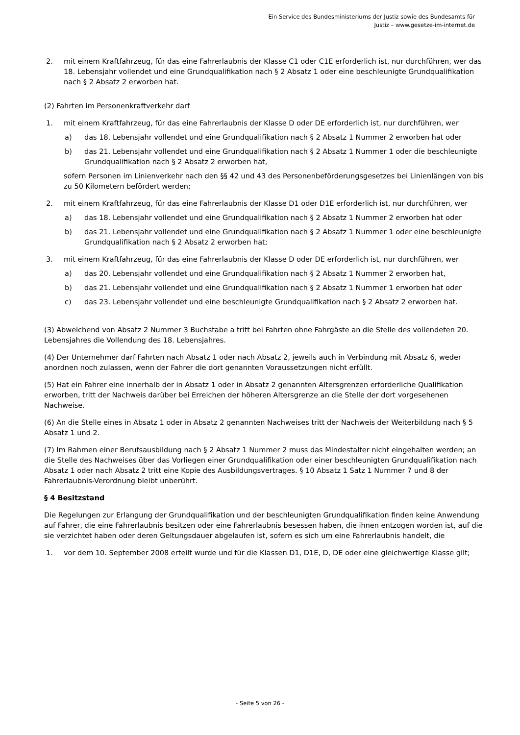Ein Service des Bundesministeriums der Justiz sowie des Bundesamts für
Justiz – www.gesetze-im-internet.de
2. mit einem Kraftfahrzeug, für das eine Fahrerlaubnis der Klasse C1 oder C1E erforderlich ist, nur durchführen, wer das 18. Lebensjahr vollendet und eine Grundqualifikation nach § 2 Absatz 1 oder eine beschleunigte Grundqualifikation nach § 2 Absatz 2 erworben hat.
(2) Fahrten im Personenkraftverkehr darf
1. mit einem Kraftfahrzeug, für das eine Fahrerlaubnis der Klasse D oder DE erforderlich ist, nur durchführen, wer
a) das 18. Lebensjahr vollendet und eine Grundqualifikation nach § 2 Absatz 1 Nummer 2 erworben hat oder
b) das 21. Lebensjahr vollendet und eine Grundqualifikation nach § 2 Absatz 1 Nummer 1 oder die beschleunigte Grundqualifikation nach § 2 Absatz 2 erworben hat,
sofern Personen im Linienverkehr nach den §§ 42 und 43 des Personenbeförderungsgesetzes bei Linienlängen von bis zu 50 Kilometern befördert werden;
2. mit einem Kraftfahrzeug, für das eine Fahrerlaubnis der Klasse D1 oder D1E erforderlich ist, nur durchführen, wer
a) das 18. Lebensjahr vollendet und eine Grundqualifikation nach § 2 Absatz 1 Nummer 2 erworben hat oder
b) das 21. Lebensjahr vollendet und eine Grundqualifikation nach § 2 Absatz 1 Nummer 1 oder eine beschleunigte Grundqualifikation nach § 2 Absatz 2 erworben hat;
3. mit einem Kraftfahrzeug, für das eine Fahrerlaubnis der Klasse D oder DE erforderlich ist, nur durchführen, wer
a) das 20. Lebensjahr vollendet und eine Grundqualifikation nach § 2 Absatz 1 Nummer 2 erworben hat,
b) das 21. Lebensjahr vollendet und eine Grundqualifikation nach § 2 Absatz 1 Nummer 1 erworben hat oder
c) das 23. Lebensjahr vollendet und eine beschleunigte Grundqualifikation nach § 2 Absatz 2 erworben hat.
(3) Abweichend von Absatz 2 Nummer 3 Buchstabe a tritt bei Fahrten ohne Fahrgäste an die Stelle des vollendeten 20. Lebensjahres die Vollendung des 18. Lebensjahres.
(4) Der Unternehmer darf Fahrten nach Absatz 1 oder nach Absatz 2, jeweils auch in Verbindung mit Absatz 6, weder anordnen noch zulassen, wenn der Fahrer die dort genannten Voraussetzungen nicht erfüllt.
(5) Hat ein Fahrer eine innerhalb der in Absatz 1 oder in Absatz 2 genannten Altersgrenzen erforderliche Qualifikation erworben, tritt der Nachweis darüber bei Erreichen der höheren Altersgrenze an die Stelle der dort vorgesehenen Nachweise.
(6) An die Stelle eines in Absatz 1 oder in Absatz 2 genannten Nachweises tritt der Nachweis der Weiterbildung nach § 5 Absatz 1 und 2.
(7) Im Rahmen einer Berufsausbildung nach § 2 Absatz 1 Nummer 2 muss das Mindestalter nicht eingehalten werden; an die Stelle des Nachweises über das Vorliegen einer Grundqualifikation oder einer beschleunigten Grundqualifikation nach Absatz 1 oder nach Absatz 2 tritt eine Kopie des Ausbildungsvertrages. § 10 Absatz 1 Satz 1 Nummer 7 und 8 der Fahrerlaubnis-Verordnung bleibt unberührt.
§ 4 Besitzstand
Die Regelungen zur Erlangung der Grundqualifikation und der beschleunigten Grundqualifikation finden keine Anwendung auf Fahrer, die eine Fahrerlaubnis besitzen oder eine Fahrerlaubnis besessen haben, die ihnen entzogen worden ist, auf die sie verzichtet haben oder deren Geltungsdauer abgelaufen ist, sofern es sich um eine Fahrerlaubnis handelt, die
1. vor dem 10. September 2008 erteilt wurde und für die Klassen D1, D1E, D, DE oder eine gleichwertige Klasse gilt;
- Seite 5 von 26 -